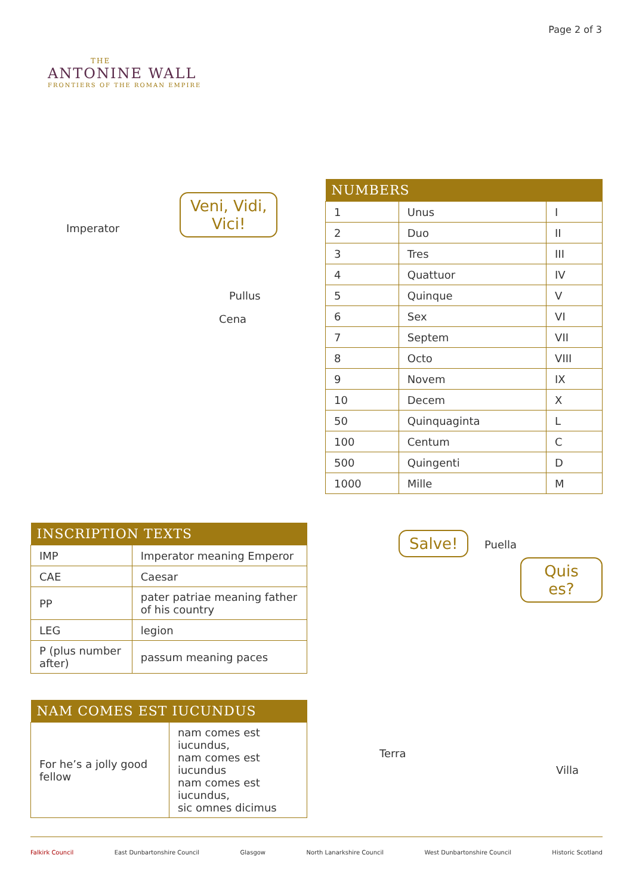THE
ANTONINE WALL
FRONTIERS OF THE ROMAN EMPIRE
Page 2 of 3
Imperator
Veni, Vidi,
Vici!
Pullus
Cena
| NUMBERS | | |
| --- | --- | --- |
| 1 | Unus | I |
| 2 | Duo | II |
| 3 | Tres | III |
| 4 | Quattuor | IV |
| 5 | Quinque | V |
| 6 | Sex | VI |
| 7 | Septem | VII |
| 8 | Octo | VIII |
| 9 | Novem | IX |
| 10 | Decem | X |
| 50 | Quinquaginta | L |
| 100 | Centum | C |
| 500 | Quingenti | D |
| 1000 | Mille | M |
| INSCRIPTION TEXTS | |
| --- | --- |
| IMP | Imperator meaning Emperor |
| CAE | Caesar |
| PP | pater patriae meaning father of his country |
| LEG | legion |
| P (plus number after) | passum meaning paces |
| NAM COMES EST IUCUNDUS | |
| --- | --- |
| For he’s a jolly good fellow | nam comes est iucundus, nam comes est iucundus nam comes est iucundus, sic omnes dicimus |
Salve! Puella
Quis es?
Terra
Villa
Falkirk Council East Dunbartonshire Council Glasgow North Lanarkshire Council West Dunbartonshire Council Historic Scotland